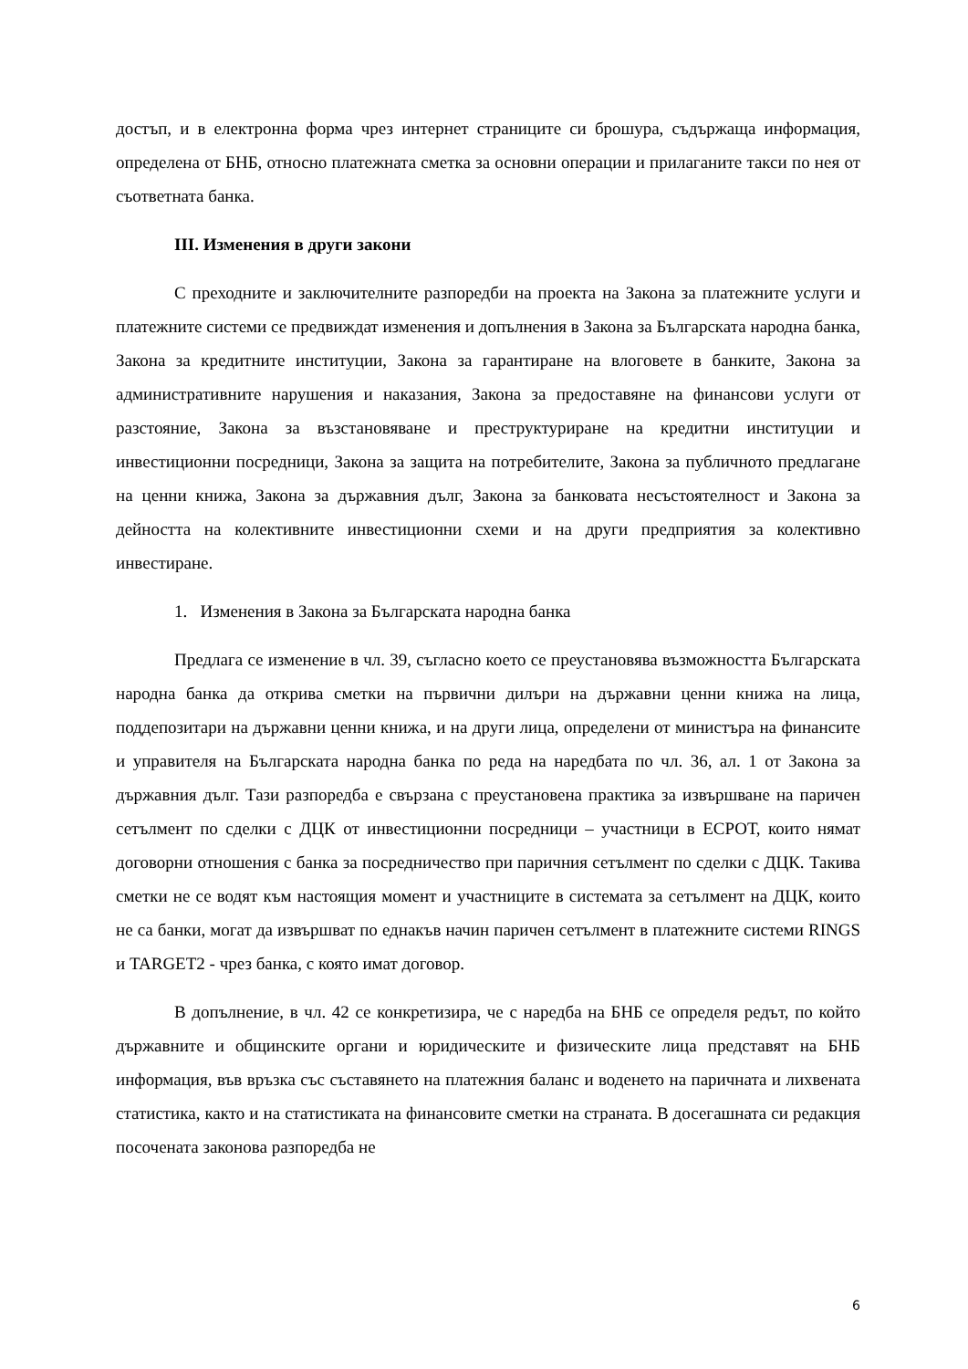достъп, и в електронна форма чрез интернет страниците си брошура, съдържаща информация, определена от БНБ, относно платежната сметка за основни операции и прилаганите такси по нея от съответната банка.
III. Изменения в други закони
С преходните и заключителните разпоредби на проекта на Закона за платежните услуги и платежните системи се предвиждат изменения и допълнения в Закона за Българската народна банка, Закона за кредитните институции, Закона за гарантиране на влоговете в банките, Закона за административните нарушения и наказания, Закона за предоставяне на финансови услуги от разстояние, Закона за възстановяване и преструктуриране на кредитни институции и инвестиционни посредници, Закона за защита на потребителите, Закона за публичното предлагане на ценни книжа, Закона за държавния дълг, Закона за банковата несъстоятелност и Закона за дейността на колективните инвестиционни схеми и на други предприятия за колективно инвестиране.
1. Изменения в Закона за Българската народна банка
Предлага се изменение в чл. 39, съгласно което се преустановява възможността Българската народна банка да открива сметки на първични дилъри на държавни ценни книжа на лица, поддепозитари на държавни ценни книжа, и на други лица, определени от министъра на финансите и управителя на Българската народна банка по реда на наредбата по чл. 36, ал. 1 от Закона за държавния дълг. Тази разпоредба е свързана с преустановена практика за извършване на паричен сетълмент по сделки с ДЦК от инвестиционни посредници – участници в ЕСРОТ, които нямат договорни отношения с банка за посредничество при паричния сетълмент по сделки с ДЦК. Такива сметки не се водят към настоящия момент и участниците в системата за сетълмент на ДЦК, които не са банки, могат да извършват по еднакъв начин паричен сетълмент в платежните системи RINGS и TARGET2 - чрез банка, с която имат договор.
В допълнение, в чл. 42 се конкретизира, че с наредба на БНБ се определя редът, по който държавните и общинските органи и юридическите и физическите лица представят на БНБ информация, във връзка със съставянето на платежния баланс и воденето на паричната и лихвената статистика, както и на статистиката на финансовите сметки на страната. В досегашната си редакция посочената законова разпоредба не
6